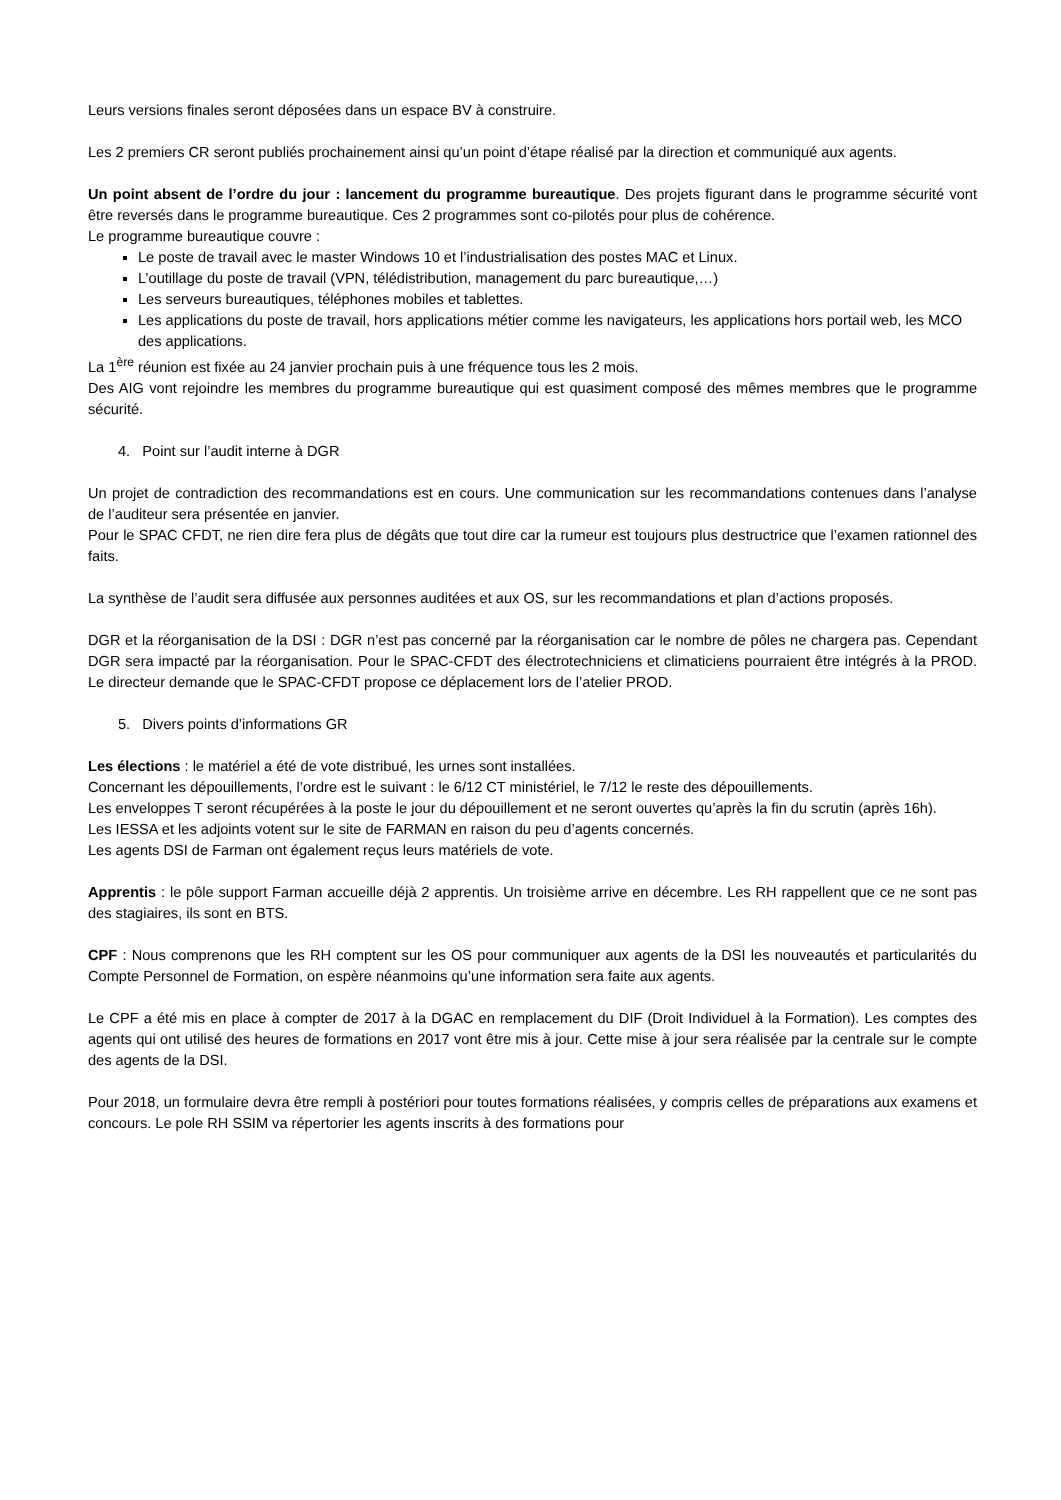Leurs versions finales seront déposées dans un espace BV à construire.
Les 2 premiers CR seront publiés prochainement ainsi qu’un point d’étape réalisé par la direction et communiqué aux agents.
Un point absent de l’ordre du jour : lancement du programme bureautique. Des projets figurant dans le programme sécurité vont être reversés dans le programme bureautique. Ces 2 programmes sont co-pilotés pour plus de cohérence.
Le programme bureautique couvre :
Le poste de travail avec le master Windows 10 et l’industrialisation des postes MAC et Linux.
L’outillage du poste de travail (VPN, télédistribution, management du parc bureautique,…)
Les serveurs bureautiques, téléphones mobiles et tablettes.
Les applications du poste de travail, hors applications métier comme les navigateurs, les applications hors portail web, les MCO des applications.
La 1<sup>ère</sup> réunion est fixée au 24 janvier prochain puis à une fréquence tous les 2 mois.
Des AIG vont rejoindre les membres du programme bureautique qui est quasiment composé des mêmes membres que le programme sécurité.
4. Point sur l’audit interne à DGR
Un projet de contradiction des recommandations est en cours. Une communication sur les recommandations contenues dans l’analyse de l’auditeur sera présentée en janvier.
Pour le SPAC CFDT, ne rien dire fera plus de dégâts que tout dire car la rumeur est toujours plus destructrice que l’examen rationnel des faits.
La synthèse de l’audit sera diffusée aux personnes auditées et aux OS, sur les recommandations et plan d’actions proposés.
DGR et la réorganisation de la DSI : DGR n’est pas concerné par la réorganisation car le nombre de pôles ne chargera pas. Cependant DGR sera impacté par la réorganisation. Pour le SPAC-CFDT des électrotechniciens et climaticiens pourraient être intégrés à la PROD. Le directeur demande que le SPAC-CFDT propose ce déplacement lors de l’atelier PROD.
5. Divers points d’informations GR
Les élections : le matériel a été de vote distribué, les urnes sont installées.
Concernant les dépouillements, l’ordre est le suivant : le 6/12 CT ministériel, le 7/12 le reste des dépouillements.
Les enveloppes T seront récupérées à la poste le jour du dépouillement et ne seront ouvertes qu’après la fin du scrutin (après 16h).
Les IESSA et les adjoints votent sur le site de FARMAN en raison du peu d’agents concernés.
Les agents DSI de Farman ont également reçus leurs matériels de vote.
Apprentis : le pôle support Farman accueille déjà 2 apprentis. Un troisième arrive en décembre. Les RH rappellent que ce ne sont pas des stagiaires, ils sont en BTS.
CPF : Nous comprenons que les RH comptent sur les OS pour communiquer aux agents de la DSI les nouveautés et particularités du Compte Personnel de Formation, on espère néanmoins qu’une information sera faite aux agents.
Le CPF a été mis en place à compter de 2017 à la DGAC en remplacement du DIF (Droit Individuel à la Formation). Les comptes des agents qui ont utilisé des heures de formations en 2017 vont être mis à jour. Cette mise à jour sera réalisée par la centrale sur le compte des agents de la DSI.
Pour 2018, un formulaire devra être rempli à postériori pour toutes formations réalisées, y compris celles de préparations aux examens et concours. Le pole RH SSIM va répertorier les agents inscrits à des formations pour